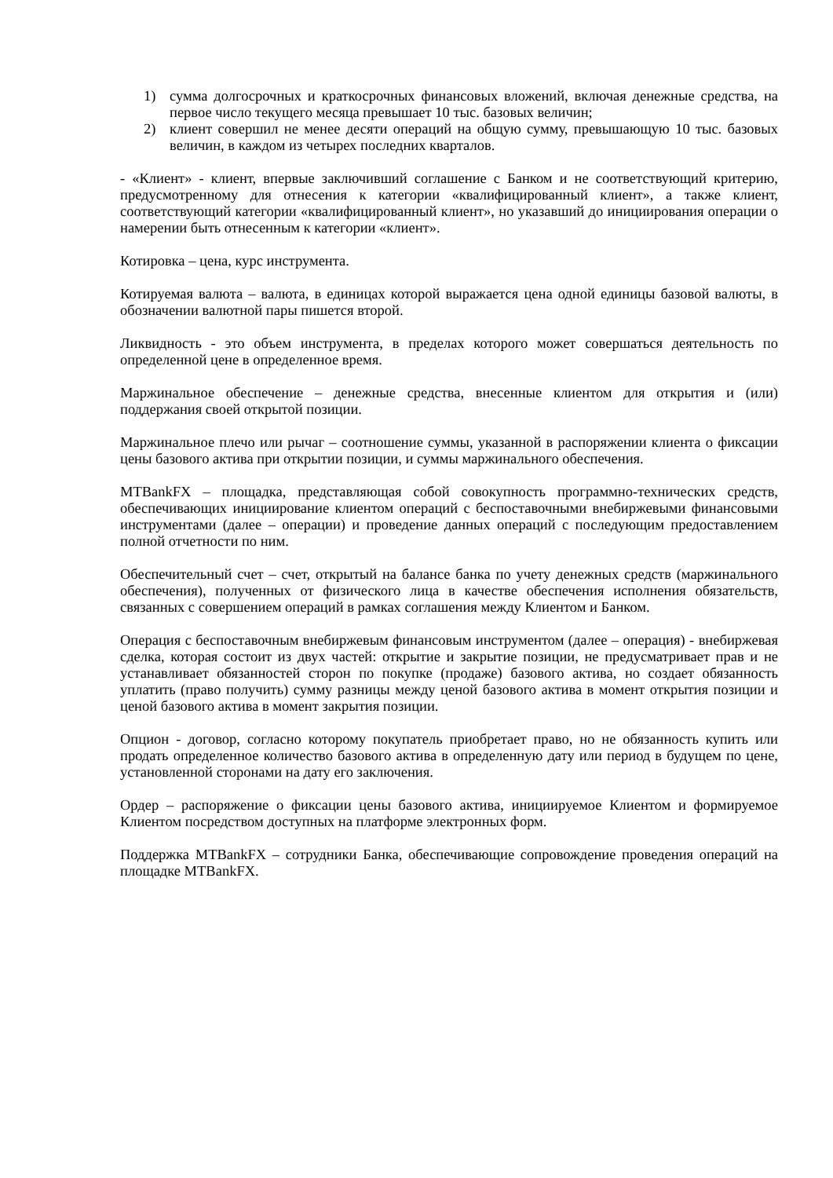1) сумма долгосрочных и краткосрочных финансовых вложений, включая денежные средства, на первое число текущего месяца превышает 10 тыс. базовых величин;
2) клиент совершил не менее десяти операций на общую сумму, превышающую 10 тыс. базовых величин, в каждом из четырех последних кварталов.
- «Клиент» - клиент, впервые заключивший соглашение с Банком и не соответствующий критерию, предусмотренному для отнесения к категории «квалифицированный клиент», а также клиент, соответствующий категории «квалифицированный клиент», но указавший до инициирования операции о намерении быть отнесенным к категории «клиент».
Котировка – цена, курс инструмента.
Котируемая валюта – валюта, в единицах которой выражается цена одной единицы базовой валюты, в обозначении валютной пары пишется второй.
Ликвидность - это объем инструмента, в пределах которого может совершаться деятельность по определенной цене в определенное время.
Маржинальное обеспечение – денежные средства, внесенные клиентом для открытия и (или) поддержания своей открытой позиции.
Маржинальное плечо или рычаг – соотношение суммы, указанной в распоряжении клиента о фиксации цены базового актива при открытии позиции, и суммы маржинального обеспечения.
MTBankFX – площадка, представляющая собой совокупность программно-технических средств, обеспечивающих инициирование клиентом операций с беспоставочными внебиржевыми финансовыми инструментами (далее – операции) и проведение данных операций с последующим предоставлением полной отчетности по ним.
Обеспечительный счет – счет, открытый на балансе банка по учету денежных средств (маржинального обеспечения), полученных от физического лица в качестве обеспечения исполнения обязательств, связанных с совершением операций в рамках соглашения между Клиентом и Банком.
Операция с беспоставочным внебиржевым финансовым инструментом (далее – операция) - внебиржевая сделка, которая состоит из двух частей: открытие и закрытие позиции, не предусматривает прав и не устанавливает обязанностей сторон по покупке (продаже) базового актива, но создает обязанность уплатить (право получить) сумму разницы между ценой базового актива в момент открытия позиции и ценой базового актива в момент закрытия позиции.
Опцион - договор, согласно которому покупатель приобретает право, но не обязанность купить или продать определенное количество базового актива в определенную дату или период в будущем по цене, установленной сторонами на дату его заключения.
Ордер – распоряжение о фиксации цены базового актива, инициируемое Клиентом и формируемое Клиентом посредством доступных на платформе электронных форм.
Поддержка MTBankFX – сотрудники Банка, обеспечивающие сопровождение проведения операций на площадке MTBankFX.